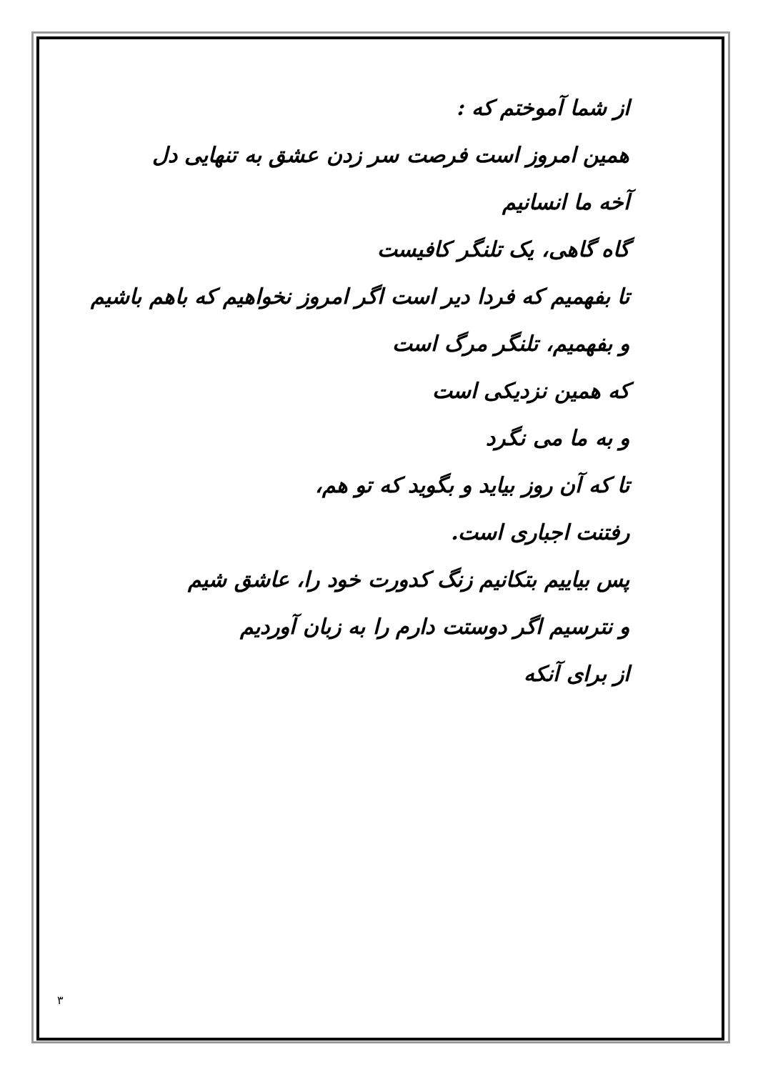از شما آموختم که :
همین امروز است فرصت سر زدن عشق به تنهایی دل
آخه ما انسانیم
گاه گاهی، یک تلنگر کافیست
تا بفهمیم که فردا دیر است اگر امروز نخواهیم که باهم باشیم
و بفهمیم، تلنگر مرگ است
که همین نزدیکی است
و به ما می نگرد
تا که آن روز بیاید و بگوید که تو هم،
رفتنت اجباری است.
پس بیاییم بتکانیم زنگ کدورت خود را، عاشق شیم
و نترسیم اگر دوستت دارم را به زبان آوردیم
از برای آنکه
۳